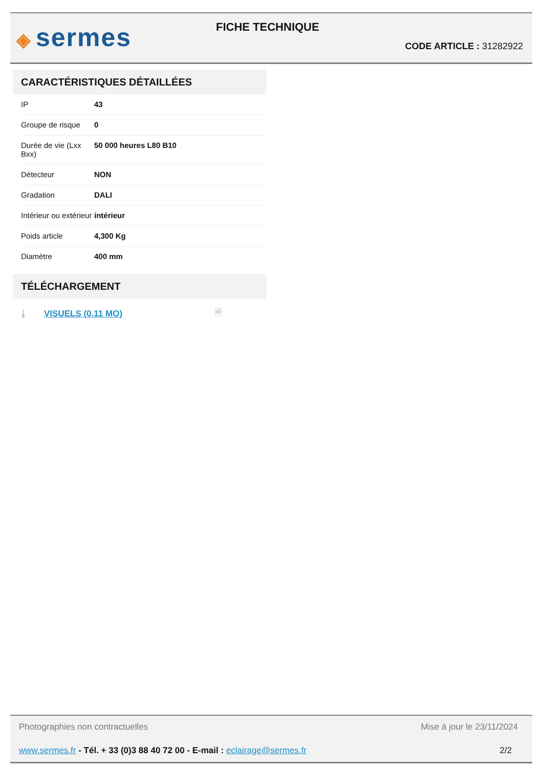◈ sermes FICHE TECHNIQUE
CODE ARTICLE : 31282922
CARACTÉRISTIQUES DÉTAILLÉES
| IP | 43 |
| Groupe de risque | 0 |
| Durée de vie (Lxx Bxx) | 50 000 heures L80 B10 |
| Détecteur | NON |
| Gradation | DALI |
| Intérieur ou extérieur | intérieur |
| Poids article | 4,300 Kg |
| Diamètre | 400 mm |
TÉLÉCHARGEMENT
⤓ VISUELS (0.11 MO) 🗎
Photographies non contractuelles Mise à jour le 23/11/2024
www.sermes.fr - Tél. + 33 (0)3 88 40 72 00 - E-mail : eclairage@sermes.fr 2/2